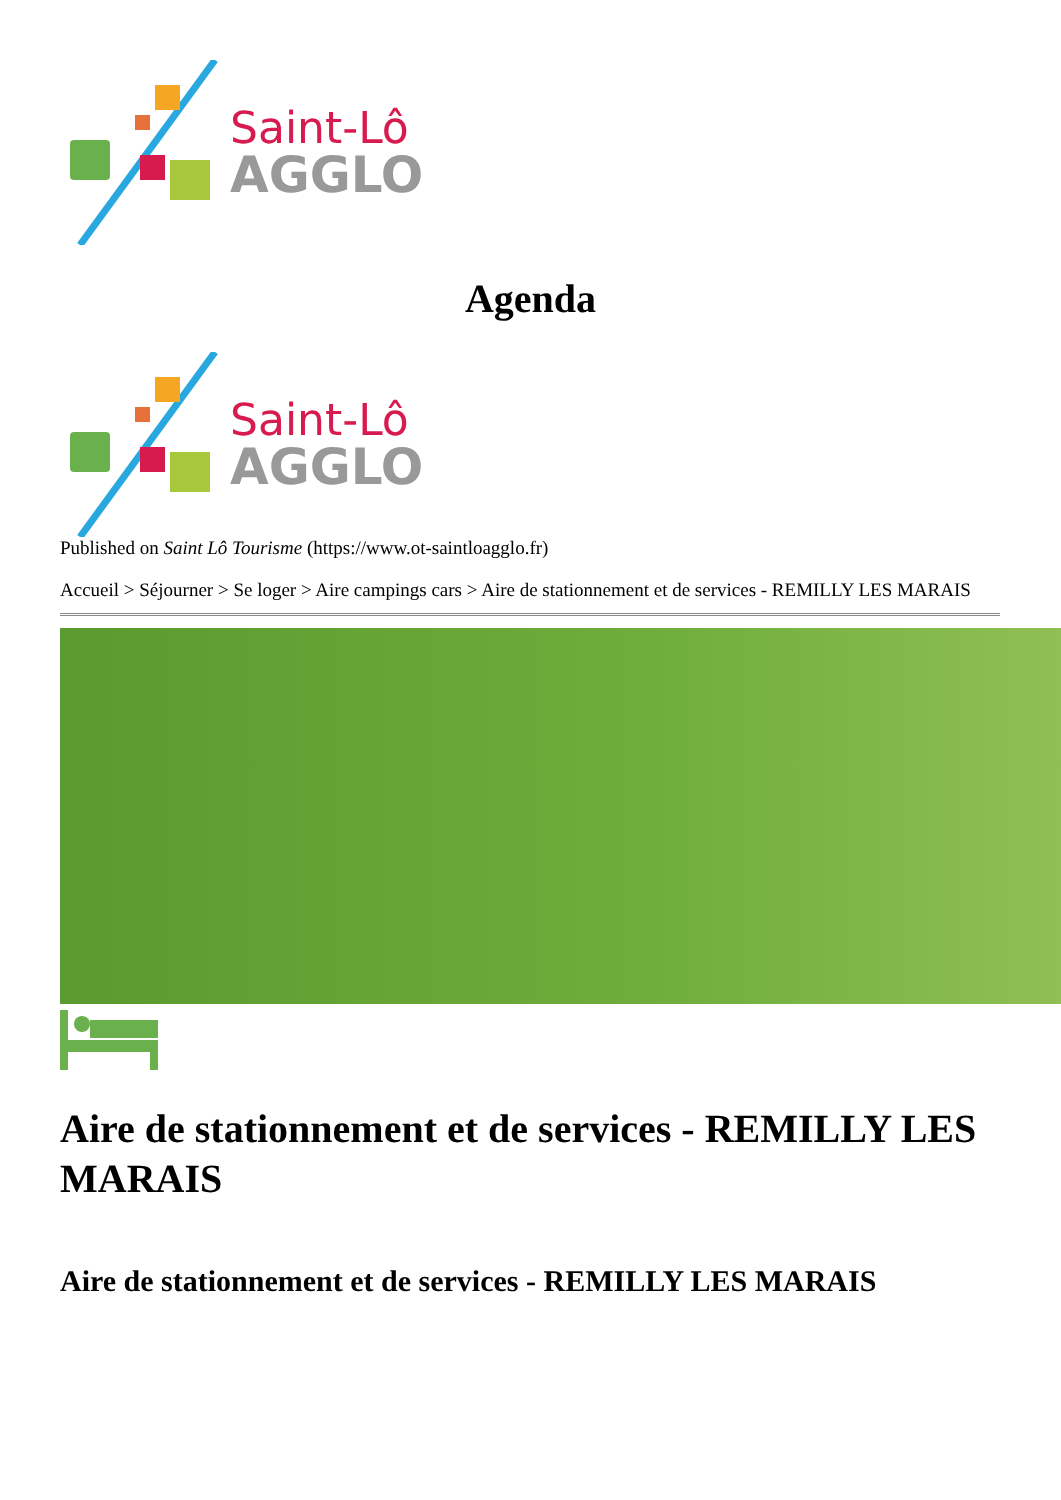Saint-Lô
AGGLO
Agenda
Saint-Lô
AGGLO
Published on Saint Lô Tourisme (https://www.ot-saintloagglo.fr)
Accueil > Séjourner > Se loger > Aire campings cars > Aire de stationnement et de services - REMILLY LES MARAIS
Aire de stationnement et de services - REMILLY LES MARAIS
Aire de stationnement et de services - REMILLY LES MARAIS